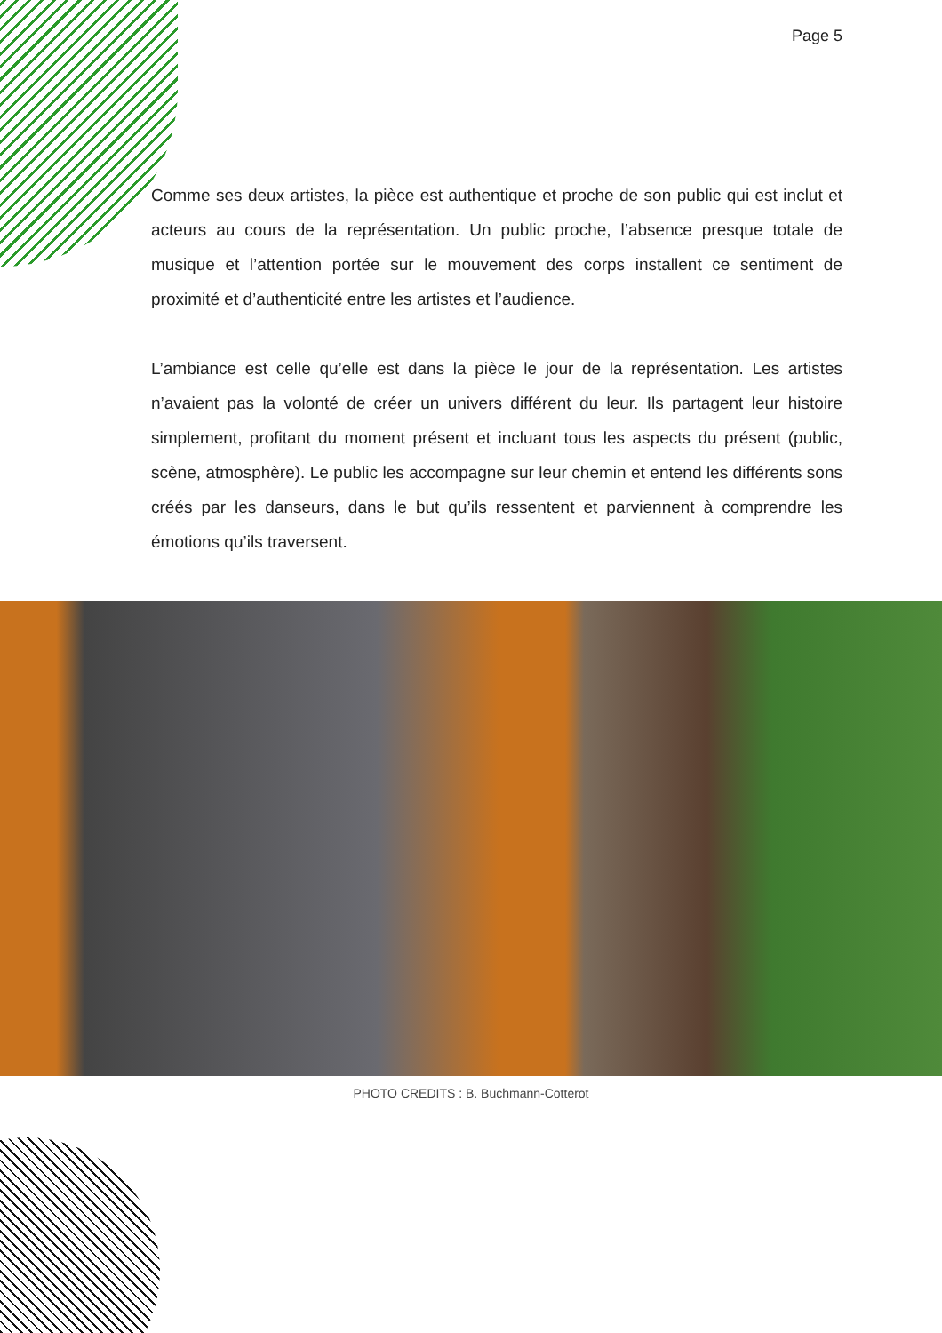Page 5
Comme ses deux artistes, la pièce est authentique et proche de son public qui est inclut et acteurs au cours de la représentation. Un public proche, l’absence presque totale de musique et l’attention portée sur le mouvement des corps installent ce sentiment de proximité et d’authenticité entre les artistes et l’audience.
L’ambiance est celle qu’elle est dans la pièce le jour de la représentation. Les artistes n’avaient pas la volonté de créer un univers différent du leur. Ils partagent leur histoire simplement, profitant du moment présent et incluant tous les aspects du présent (public, scène, atmosphère). Le public les accompagne sur leur chemin et entend les différents sons créés par les danseurs, dans le but qu’ils ressentent et parviennent à comprendre les émotions qu’ils traversent.
PHOTO CREDITS : B. Buchmann-Cotterot